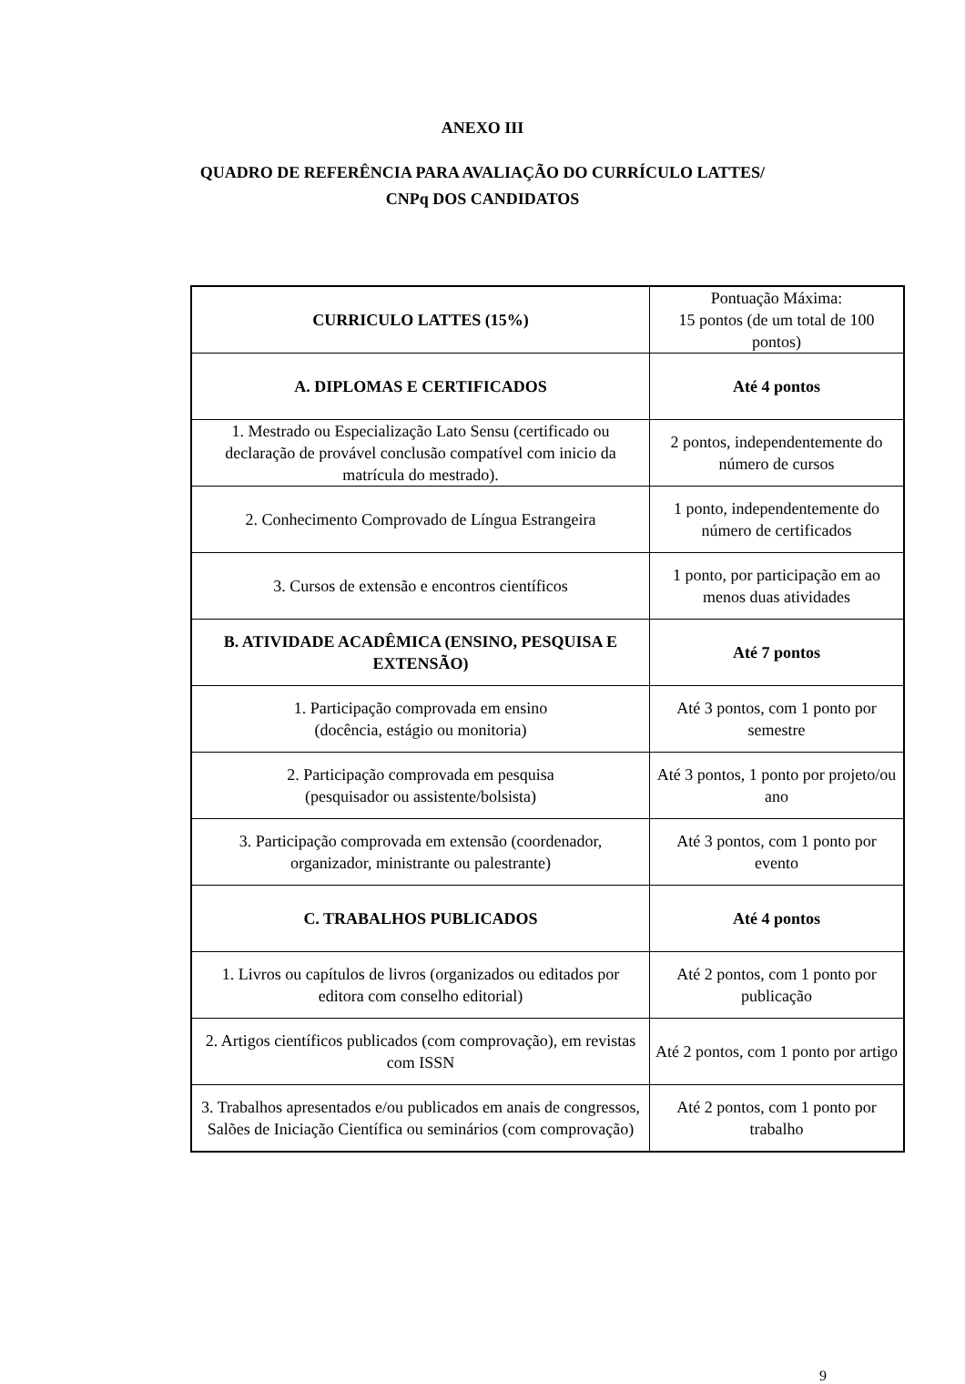ANEXO III
QUADRO DE REFERÊNCIA PARA AVALIAÇÃO DO CURRÍCULO LATTES/
CNPq DOS CANDIDATOS
| CURRICULO LATTES (15%) | Pontuação Máxima: 15 pontos (de um total de 100 pontos) |
| A. DIPLOMAS E CERTIFICADOS | Até 4 pontos |
| 1. Mestrado ou Especialização Lato Sensu (certificado ou declaração de provável conclusão compatível com inicio da matrícula do mestrado). | 2 pontos, independentemente do número de cursos |
| 2. Conhecimento Comprovado de Língua Estrangeira | 1 ponto, independentemente do número de certificados |
| 3. Cursos de extensão e encontros científicos | 1 ponto, por participação em ao menos duas atividades |
| B. ATIVIDADE ACADÊMICA (ENSINO, PESQUISA E EXTENSÃO) | Até 7 pontos |
| 1. Participação comprovada em ensino (docência, estágio ou monitoria) | Até 3 pontos, com 1 ponto por semestre |
| 2. Participação comprovada em pesquisa (pesquisador ou assistente/bolsista) | Até 3 pontos, 1 ponto por projeto/ou ano |
| 3. Participação comprovada em extensão (coordenador, organizador, ministrante ou palestrante) | Até 3 pontos, com 1 ponto por evento |
| C. TRABALHOS PUBLICADOS | Até 4 pontos |
| 1. Livros ou capítulos de livros (organizados ou editados por editora com conselho editorial) | Até 2 pontos, com 1 ponto por publicação |
| 2. Artigos científicos publicados (com comprovação), em revistas com ISSN | Até 2 pontos, com 1 ponto por artigo |
| 3. Trabalhos apresentados e/ou publicados em anais de congressos, Salões de Iniciação Científica ou seminários (com comprovação) | Até 2 pontos, com 1 ponto por trabalho |
9